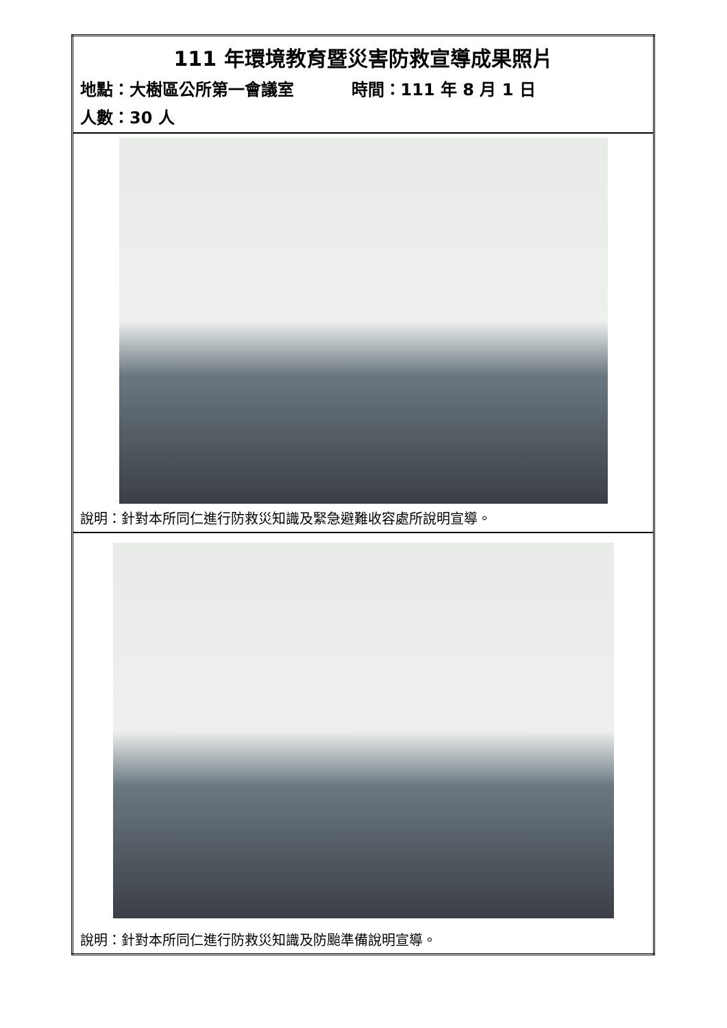| 111 年環境教育暨災害防救宣導成果照片 地點：大樹區公所第一會議室 時間：111 年 8 月 1 日 人數：30 人 |
| 說明：針對本所同仁進行防救災知識及緊急避難收容處所說明宣導。 |
| 說明：針對本所同仁進行防救災知識及防颱準備說明宣導。 |